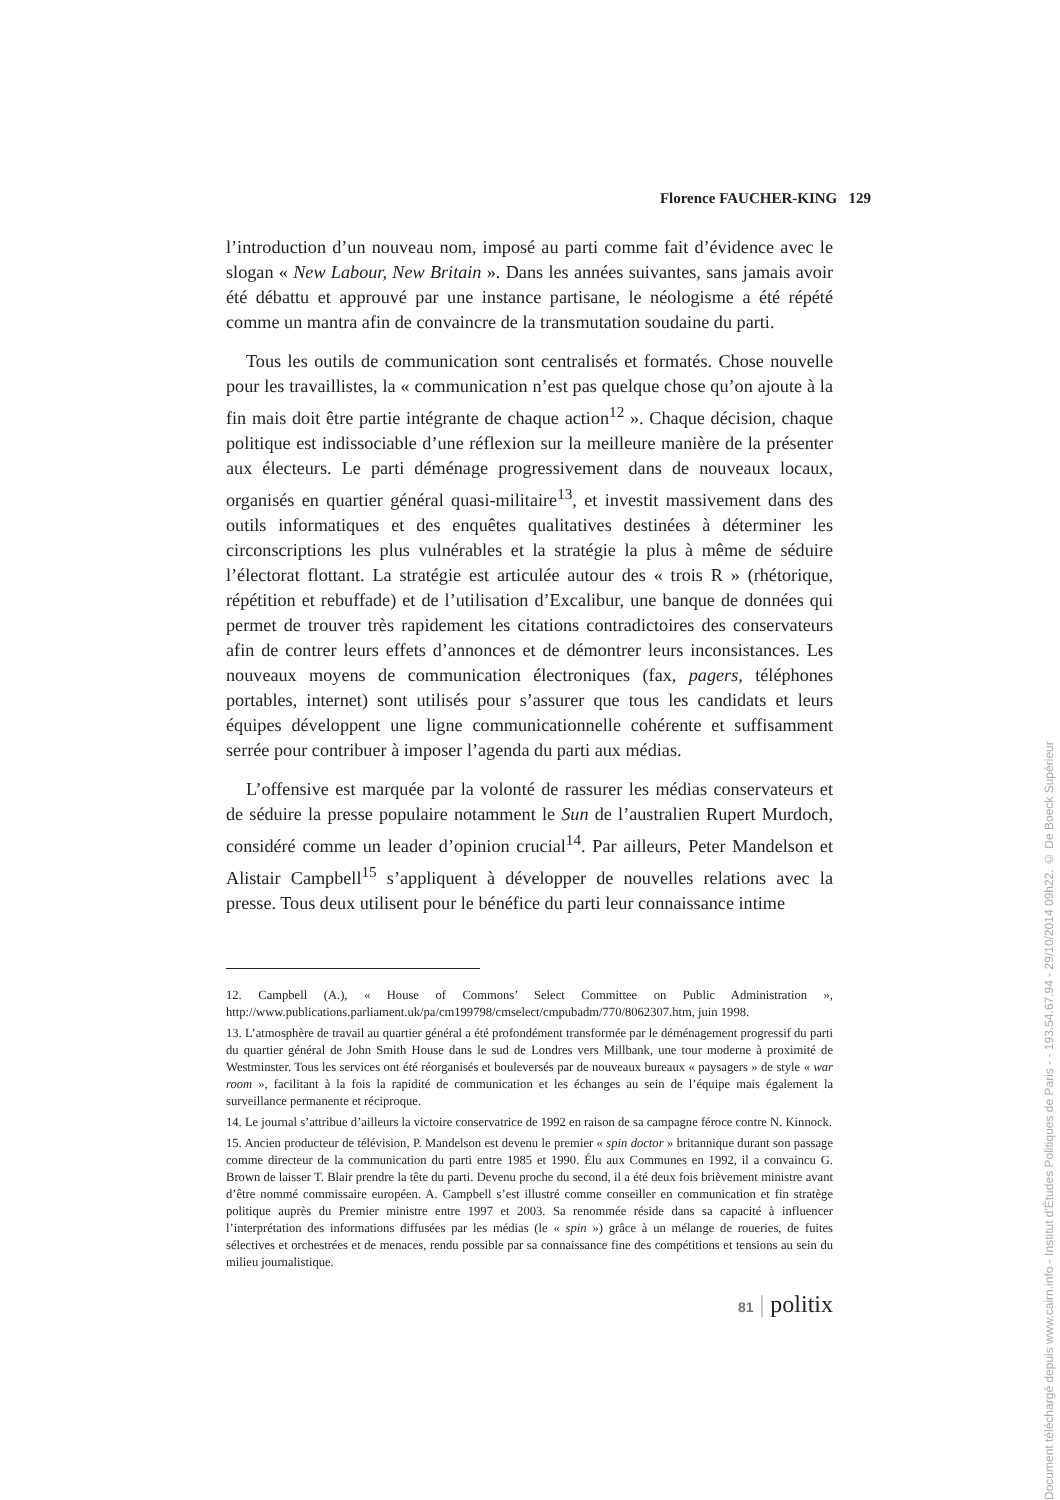Florence FAUCHER-KING 129
l’introduction d’un nouveau nom, imposé au parti comme fait d’évidence avec le slogan « New Labour, New Britain ». Dans les années suivantes, sans jamais avoir été débattu et approuvé par une instance partisane, le néologisme a été répété comme un mantra afin de convaincre de la transmutation soudaine du parti.
Tous les outils de communication sont centralisés et formatés. Chose nouvelle pour les travaillistes, la « communication n’est pas quelque chose qu’on ajoute à la fin mais doit être partie intégrante de chaque action<sup>12</sup> ». Chaque décision, chaque politique est indissociable d’une réflexion sur la meilleure manière de la présenter aux électeurs. Le parti déménage progressivement dans de nouveaux locaux, organisés en quartier général quasi-militaire<sup>13</sup>, et investit massivement dans des outils informatiques et des enquêtes qualitatives destinées à déterminer les circonscriptions les plus vulnérables et la stratégie la plus à même de séduire l’électorat flottant. La stratégie est articulée autour des « trois R » (rhétorique, répétition et rebuffade) et de l’utilisation d’Excalibur, une banque de données qui permet de trouver très rapidement les citations contradictoires des conservateurs afin de contrer leurs effets d’annonces et de démontrer leurs inconsistances. Les nouveaux moyens de communication électroniques (fax, pagers, téléphones portables, internet) sont utilisés pour s’assurer que tous les candidats et leurs équipes développent une ligne communicationnelle cohérente et suffisamment serrée pour contribuer à imposer l’agenda du parti aux médias.
L’offensive est marquée par la volonté de rassurer les médias conservateurs et de séduire la presse populaire notamment le Sun de l’australien Rupert Murdoch, considéré comme un leader d’opinion crucial<sup>14</sup>. Par ailleurs, Peter Mandelson et Alistair Campbell<sup>15</sup> s’appliquent à développer de nouvelles relations avec la presse. Tous deux utilisent pour le bénéfice du parti leur connaissance intime
12. Campbell (A.), « House of Commons’ Select Committee on Public Administration », http://www.publications.parliament.uk/pa/cm199798/cmselect/cmpubadm/770/8062307.htm, juin 1998.
13. L’atmosphère de travail au quartier général a été profondément transformée par le déménagement progressif du parti du quartier général de John Smith House dans le sud de Londres vers Millbank, une tour moderne à proximité de Westminster. Tous les services ont été réorganisés et bouleversés par de nouveaux bureaux « paysagers » de style « war room », facilitant à la fois la rapidité de communication et les échanges au sein de l’équipe mais également la surveillance permanente et réciproque.
14. Le journal s’attribue d’ailleurs la victoire conservatrice de 1992 en raison de sa campagne féroce contre N. Kinnock.
15. Ancien producteur de télévision, P. Mandelson est devenu le premier « spin doctor » britannique durant son passage comme directeur de la communication du parti entre 1985 et 1990. Élu aux Communes en 1992, il a convaincu G. Brown de laisser T. Blair prendre la tête du parti. Devenu proche du second, il a été deux fois brièvement ministre avant d’être nommé commissaire européen. A. Campbell s’est illustré comme conseiller en communication et fin stratège politique auprès du Premier ministre entre 1997 et 2003. Sa renommée réside dans sa capacité à influencer l’interprétation des informations diffusées par les médias (le « spin ») grâce à un mélange de roueries, de fuites sélectives et orchestrées et de menaces, rendu possible par sa connaissance fine des compétitions et tensions au sein du milieu journalistique.
81 | politix
Document téléchargé depuis www.cairn.info - Institut d'Études Politiques de Paris - - 193.54.67.94 - 29/10/2014 09h22. © De Boeck Supérieur